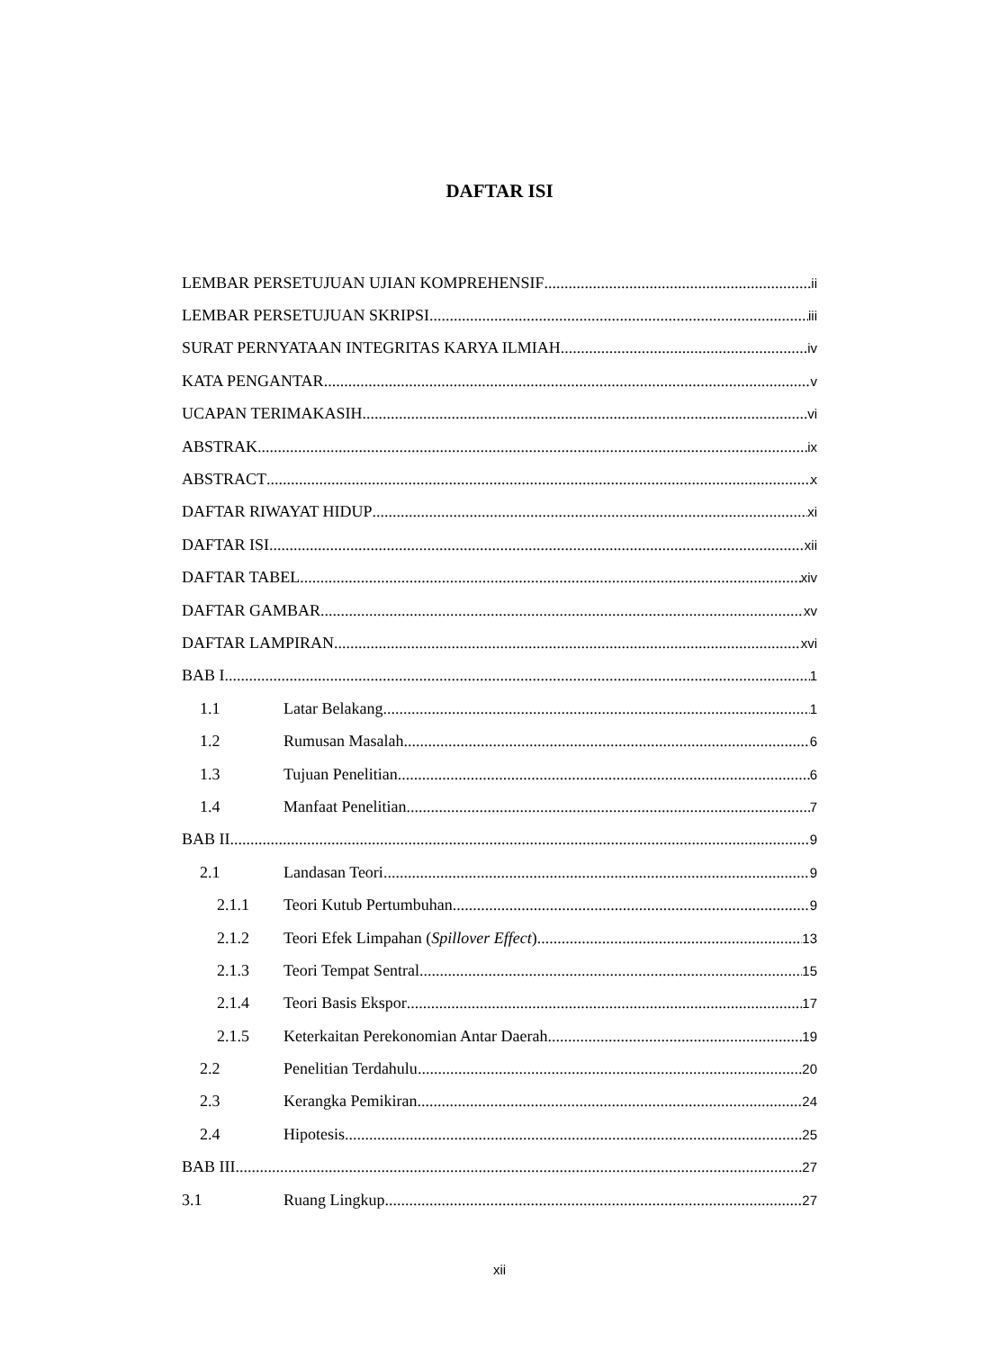DAFTAR ISI
LEMBAR PERSETUJUAN UJIAN KOMPREHENSIF ii
LEMBAR PERSETUJUAN SKRIPSI iii
SURAT PERNYATAAN INTEGRITAS KARYA ILMIAH iv
KATA PENGANTAR v
UCAPAN TERIMAKASIH vi
ABSTRAK ix
ABSTRACT x
DAFTAR RIWAYAT HIDUP xi
DAFTAR ISI xii
DAFTAR TABEL xiv
DAFTAR GAMBAR xv
DAFTAR LAMPIRAN xvi
BAB I 1
1.1 Latar Belakang 1
1.2 Rumusan Masalah 6
1.3 Tujuan Penelitian 6
1.4 Manfaat Penelitian 7
BAB II 9
2.1 Landasan Teori 9
2.1.1 Teori Kutub Pertumbuhan 9
2.1.2 Teori Efek Limpahan (Spillover Effect) 13
2.1.3 Teori Tempat Sentral 15
2.1.4 Teori Basis Ekspor 17
2.1.5 Keterkaitan Perekonomian Antar Daerah 19
2.2 Penelitian Terdahulu 20
2.3 Kerangka Pemikiran 24
2.4 Hipotesis 25
BAB III 27
3.1 Ruang Lingkup 27
xii